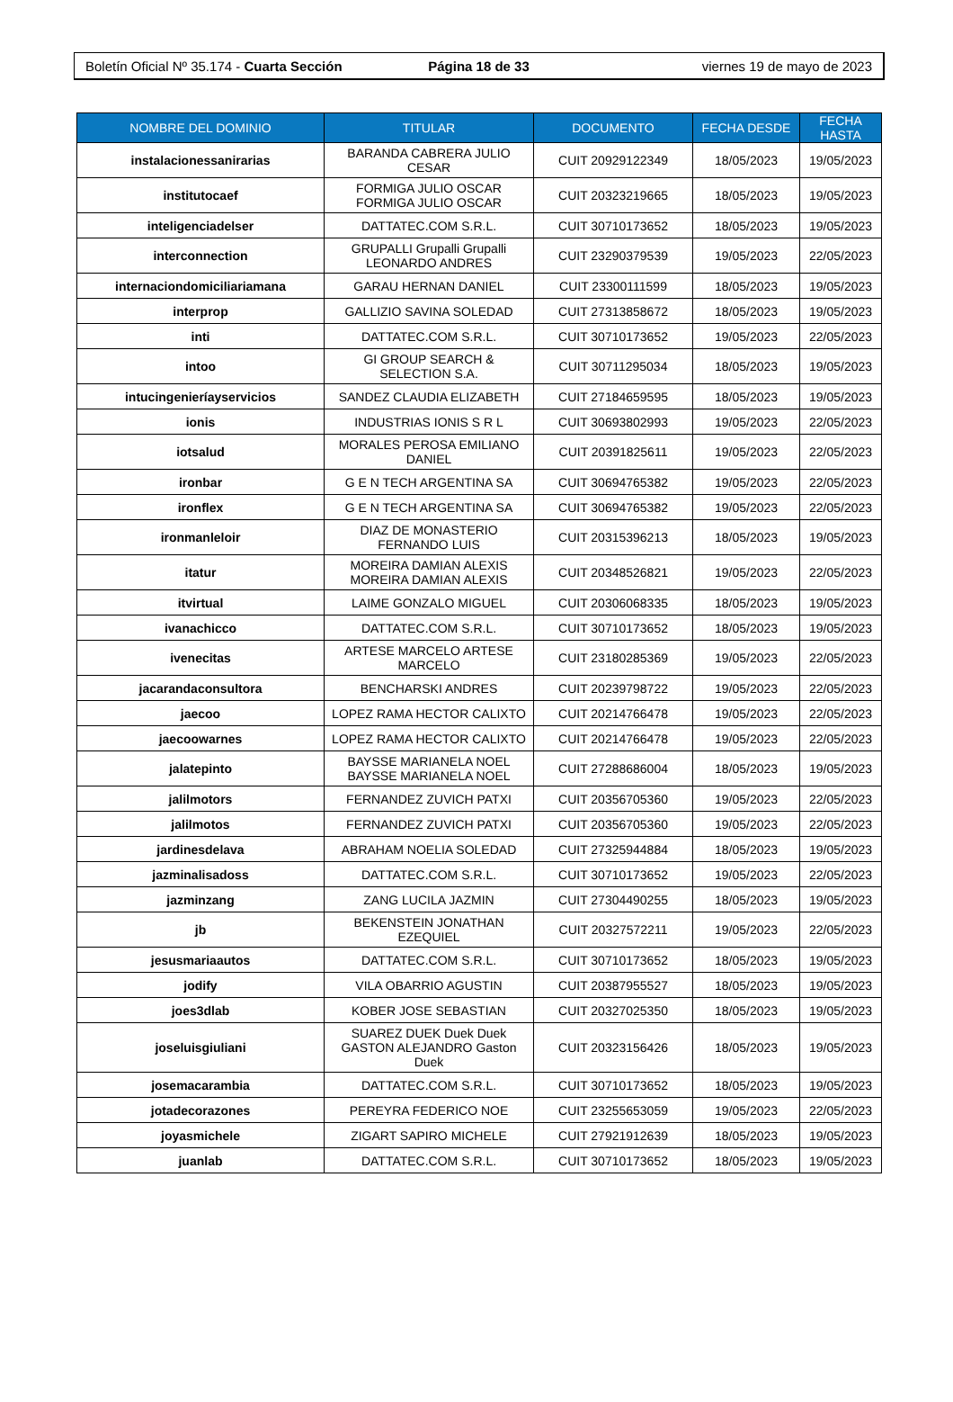Boletín Oficial Nº 35.174 - Cuarta Sección Página 18 de 33 viernes 19 de mayo de 2023
| NOMBRE DEL DOMINIO | TITULAR | DOCUMENTO | FECHA DESDE | FECHA HASTA |
| --- | --- | --- | --- | --- |
| instalacionessanirarias | BARANDA CABRERA JULIO CESAR | CUIT 20929122349 | 18/05/2023 | 19/05/2023 |
| institutocaef | FORMIGA JULIO OSCAR FORMIGA JULIO OSCAR | CUIT 20323219665 | 18/05/2023 | 19/05/2023 |
| inteligenciadelser | DATTATEC.COM S.R.L. | CUIT 30710173652 | 18/05/2023 | 19/05/2023 |
| interconnection | GRUPALLI Grupalli Grupalli LEONARDO ANDRES | CUIT 23290379539 | 19/05/2023 | 22/05/2023 |
| internaciondomiciliariamana | GARAU HERNAN DANIEL | CUIT 23300111599 | 18/05/2023 | 19/05/2023 |
| interprop | GALLIZIO SAVINA SOLEDAD | CUIT 27313858672 | 18/05/2023 | 19/05/2023 |
| inti | DATTATEC.COM S.R.L. | CUIT 30710173652 | 19/05/2023 | 22/05/2023 |
| intoo | GI GROUP SEARCH & SELECTION S.A. | CUIT 30711295034 | 18/05/2023 | 19/05/2023 |
| intucingenieríayservicios | SANDEZ CLAUDIA ELIZABETH | CUIT 27184659595 | 18/05/2023 | 19/05/2023 |
| ionis | INDUSTRIAS IONIS S R L | CUIT 30693802993 | 19/05/2023 | 22/05/2023 |
| iotsalud | MORALES PEROSA EMILIANO DANIEL | CUIT 20391825611 | 19/05/2023 | 22/05/2023 |
| ironbar | G E N TECH ARGENTINA SA | CUIT 30694765382 | 19/05/2023 | 22/05/2023 |
| ironflex | G E N TECH ARGENTINA SA | CUIT 30694765382 | 19/05/2023 | 22/05/2023 |
| ironmanleloir | DIAZ DE MONASTERIO FERNANDO LUIS | CUIT 20315396213 | 18/05/2023 | 19/05/2023 |
| itatur | MOREIRA DAMIAN ALEXIS MOREIRA DAMIAN ALEXIS | CUIT 20348526821 | 19/05/2023 | 22/05/2023 |
| itvirtual | LAIME GONZALO MIGUEL | CUIT 20306068335 | 18/05/2023 | 19/05/2023 |
| ivanachicco | DATTATEC.COM S.R.L. | CUIT 30710173652 | 18/05/2023 | 19/05/2023 |
| ivenecitas | ARTESE MARCELO ARTESE MARCELO | CUIT 23180285369 | 19/05/2023 | 22/05/2023 |
| jacarandaconsultora | BENCHARSKI ANDRES | CUIT 20239798722 | 19/05/2023 | 22/05/2023 |
| jaecoo | LOPEZ RAMA HECTOR CALIXTO | CUIT 20214766478 | 19/05/2023 | 22/05/2023 |
| jaecoowarnes | LOPEZ RAMA HECTOR CALIXTO | CUIT 20214766478 | 19/05/2023 | 22/05/2023 |
| jalatepinto | BAYSSE MARIANELA NOEL BAYSSE MARIANELA NOEL | CUIT 27288686004 | 18/05/2023 | 19/05/2023 |
| jalilmotors | FERNANDEZ ZUVICH PATXI | CUIT 20356705360 | 19/05/2023 | 22/05/2023 |
| jalilmotos | FERNANDEZ ZUVICH PATXI | CUIT 20356705360 | 19/05/2023 | 22/05/2023 |
| jardinesdelava | ABRAHAM NOELIA SOLEDAD | CUIT 27325944884 | 18/05/2023 | 19/05/2023 |
| jazminalisadoss | DATTATEC.COM S.R.L. | CUIT 30710173652 | 19/05/2023 | 22/05/2023 |
| jazminzang | ZANG LUCILA JAZMIN | CUIT 27304490255 | 18/05/2023 | 19/05/2023 |
| jb | BEKENSTEIN JONATHAN EZEQUIEL | CUIT 20327572211 | 19/05/2023 | 22/05/2023 |
| jesusmariaautos | DATTATEC.COM S.R.L. | CUIT 30710173652 | 18/05/2023 | 19/05/2023 |
| jodify | VILA OBARRIO AGUSTIN | CUIT 20387955527 | 18/05/2023 | 19/05/2023 |
| joes3dlab | KOBER JOSE SEBASTIAN | CUIT 20327025350 | 18/05/2023 | 19/05/2023 |
| joseluisgiuliani | SUAREZ DUEK Duek Duek GASTON ALEJANDRO Gaston Duek | CUIT 20323156426 | 18/05/2023 | 19/05/2023 |
| josemacarambia | DATTATEC.COM S.R.L. | CUIT 30710173652 | 18/05/2023 | 19/05/2023 |
| jotadecorazones | PEREYRA FEDERICO NOE | CUIT 23255653059 | 19/05/2023 | 22/05/2023 |
| joyasmichele | ZIGART SAPIRO MICHELE | CUIT 27921912639 | 18/05/2023 | 19/05/2023 |
| juanlab | DATTATEC.COM S.R.L. | CUIT 30710173652 | 18/05/2023 | 19/05/2023 |